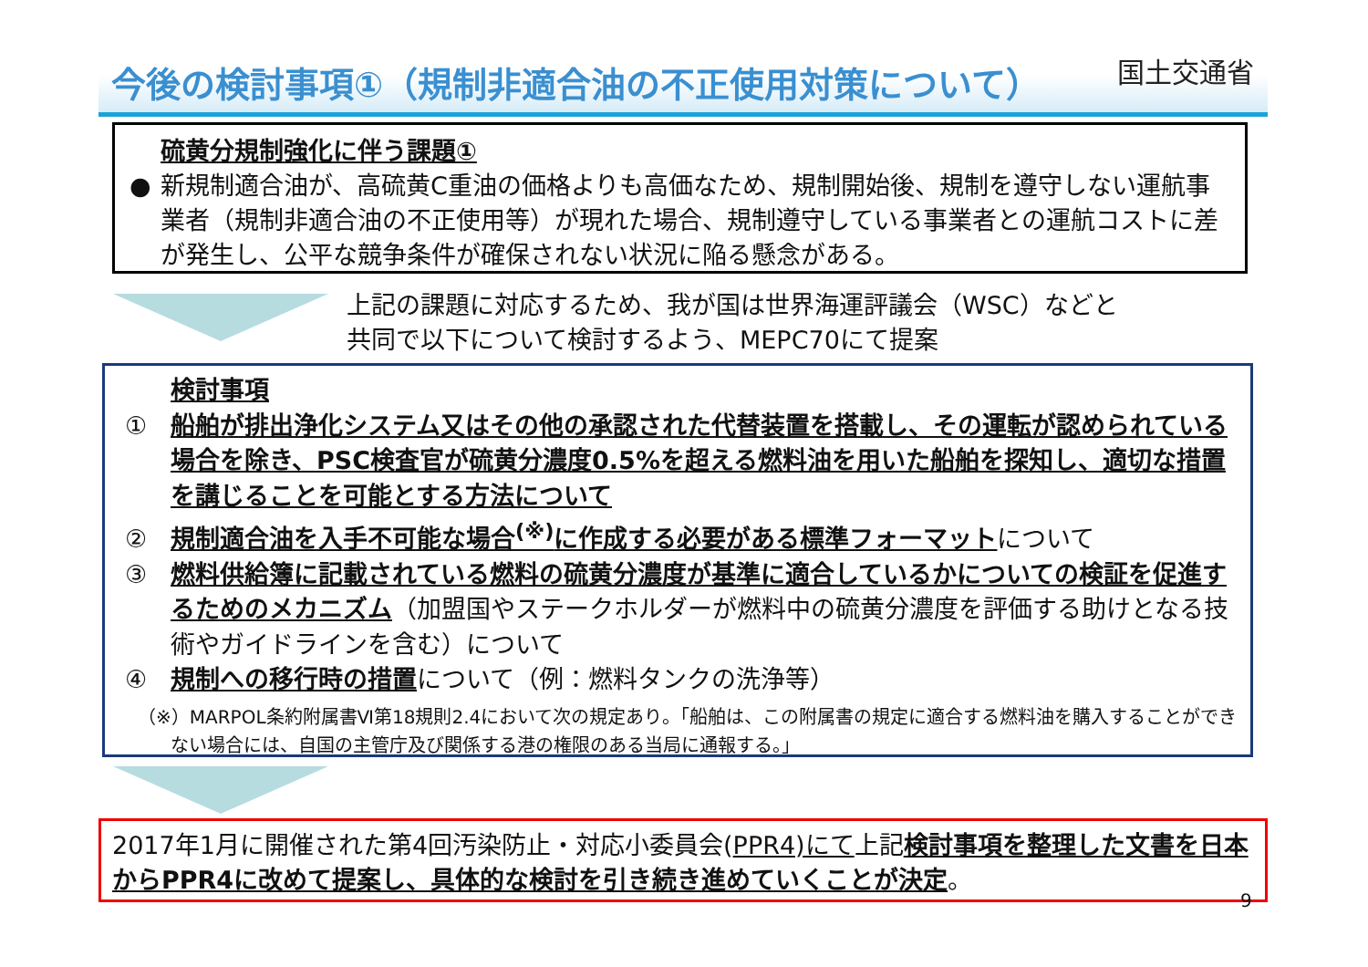今後の検討事項①（規制非適合油の不正使用対策について） 国土交通省
●
硫黄分規制強化に伴う課題①
新規制適合油が、高硫黄C重油の価格よりも高価なため、規制開始後、規制を遵守しない運航事業者（規制非適合油の不正使用等）が現れた場合、規制遵守している事業者との運航コストに差が発生し、公平な競争条件が確保されない状況に陥る懸念がある。
上記の課題に対応するため、我が国は世界海運評議会（WSC）などと
共同で以下について検討するよう、MEPC70にて提案
検討事項
① 船舶が排出浄化システム又はその他の承認された代替装置を搭載し、その運転が認められている場合を除き、PSC検査官が硫黄分濃度0.5%を超える燃料油を用いた船舶を探知し、適切な措置を講じることを可能とする方法について
② 規制適合油を入手不可能な場合<sup>(※)</sup>に作成する必要がある標準フォーマットについて
③ 燃料供給簿に記載されている燃料の硫黄分濃度が基準に適合しているかについての検証を促進するためのメカニズム（加盟国やステークホルダーが燃料中の硫黄分濃度を評価する助けとなる技術やガイドラインを含む）について
④ 規制への移行時の措置について（例：燃料タンクの洗浄等）
（※）MARPOL条約附属書Ⅵ第18規則2.4において次の規定あり。「船舶は、この附属書の規定に適合する燃料油を購入することができない場合には、自国の主管庁及び関係する港の権限のある当局に通報する。」
2017年1月に開催された第4回汚染防止・対応小委員会(PPR4)にて上記検討事項を整理した文書を日本からPPR4に改めて提案し、具体的な検討を引き続き進めていくことが決定。
9